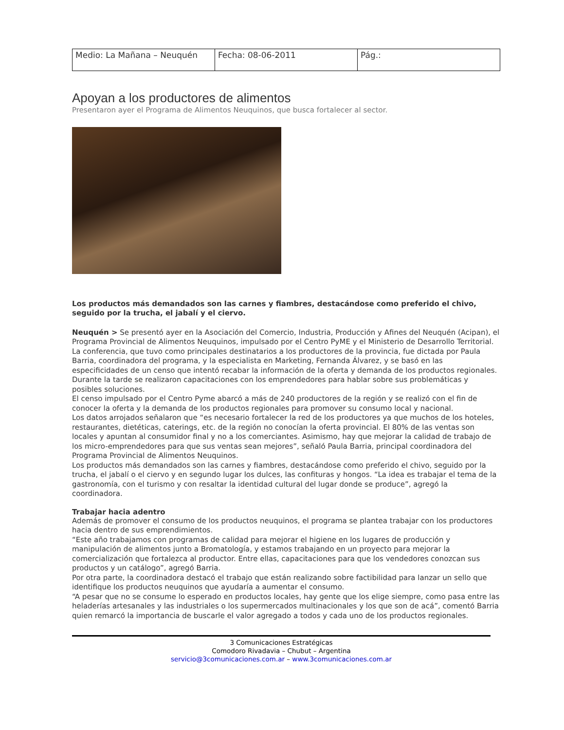| Medio: La Mañana – Neuquén | Fecha: 08-06-2011 | Pág.: |
Apoyan a los productores de alimentos
Presentaron ayer el Programa de Alimentos Neuquinos, que busca fortalecer al sector.
Los productos más demandados son las carnes y fiambres, destacándose como preferido el chivo, seguido por la trucha, el jabalí y el ciervo.
Neuquén > Se presentó ayer en la Asociación del Comercio, Industria, Producción y Afines del Neuquén (Acipan), el Programa Provincial de Alimentos Neuquinos, impulsado por el Centro PyME y el Ministerio de Desarrollo Territorial.
La conferencia, que tuvo como principales destinatarios a los productores de la provincia, fue dictada por Paula Barria, coordinadora del programa, y la especialista en Marketing, Fernanda Álvarez, y se basó en las especificidades de un censo que intentó recabar la información de la oferta y demanda de los productos regionales.
Durante la tarde se realizaron capacitaciones con los emprendedores para hablar sobre sus problemáticas y posibles soluciones.
El censo impulsado por el Centro Pyme abarcó a más de 240 productores de la región y se realizó con el fin de conocer la oferta y la demanda de los productos regionales para promover su consumo local y nacional.
Los datos arrojados señalaron que “es necesario fortalecer la red de los productores ya que muchos de los hoteles, restaurantes, dietéticas, caterings, etc. de la región no conocían la oferta provincial. El 80% de las ventas son locales y apuntan al consumidor final y no a los comerciantes. Asimismo, hay que mejorar la calidad de trabajo de los micro-emprendedores para que sus ventas sean mejores”, señaló Paula Barria, principal coordinadora del Programa Provincial de Alimentos Neuquinos.
Los productos más demandados son las carnes y fiambres, destacándose como preferido el chivo, seguido por la trucha, el jabalí o el ciervo y en segundo lugar los dulces, las confituras y hongos. “La idea es trabajar el tema de la gastronomía, con el turismo y con resaltar la identidad cultural del lugar donde se produce”, agregó la coordinadora.
Trabajar hacia adentro
Además de promover el consumo de los productos neuquinos, el programa se plantea trabajar con los productores hacia dentro de sus emprendimientos.
“Este año trabajamos con programas de calidad para mejorar el higiene en los lugares de producción y manipulación de alimentos junto a Bromatología, y estamos trabajando en un proyecto para mejorar la comercialización que fortalezca al productor. Entre ellas, capacitaciones para que los vendedores conozcan sus productos y un catálogo”, agregó Barria.
Por otra parte, la coordinadora destacó el trabajo que están realizando sobre factibilidad para lanzar un sello que identifique los productos neuquinos que ayudaría a aumentar el consumo.
“A pesar que no se consume lo esperado en productos locales, hay gente que los elige siempre, como pasa entre las heladerías artesanales y las industriales o los supermercados multinacionales y los que son de acá”, comentó Barria quien remarcó la importancia de buscarle el valor agregado a todos y cada uno de los productos regionales.
3 Comunicaciones Estratégicas
Comodoro Rivadavia – Chubut – Argentina
servicio@3comunicaciones.com.ar – www.3comunicaciones.com.ar